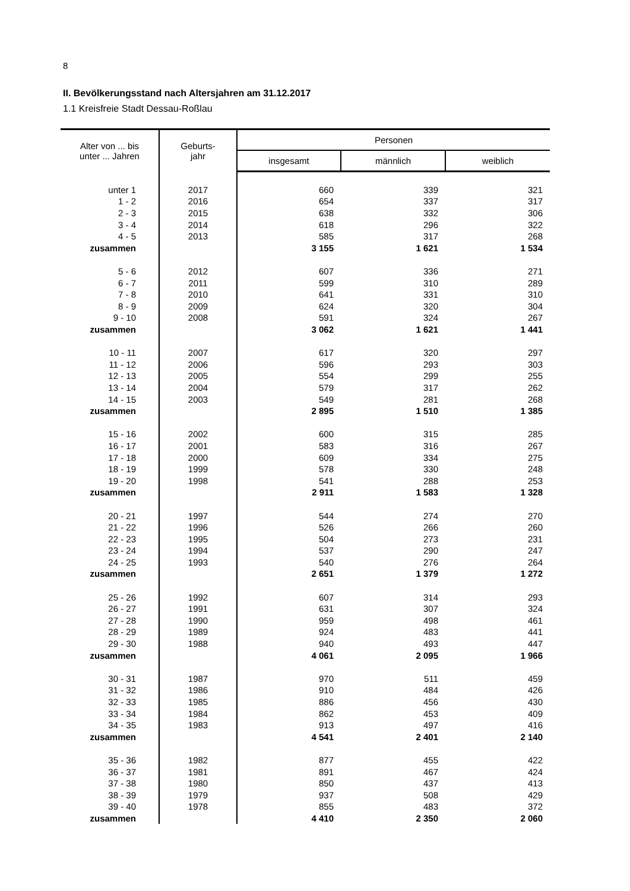8
II. Bevölkerungsstand nach Altersjahren am 31.12.2017
1.1 Kreisfreie Stadt Dessau-Roßlau
| Alter von ... bis unter ... Jahren | Geburts- jahr | Personen | | |
| --- | --- | --- | --- | --- |
| | | insgesamt | männlich | weiblich |
| unter 1 | 2017 | 660 | 339 | 321 |
| 1 - 2 | 2016 | 654 | 337 | 317 |
| 2 - 3 | 2015 | 638 | 332 | 306 |
| 3 - 4 | 2014 | 618 | 296 | 322 |
| 4 - 5 | 2013 | 585 | 317 | 268 |
| zusammen | | 3 155 | 1 621 | 1 534 |
| 5 - 6 | 2012 | 607 | 336 | 271 |
| 6 - 7 | 2011 | 599 | 310 | 289 |
| 7 - 8 | 2010 | 641 | 331 | 310 |
| 8 - 9 | 2009 | 624 | 320 | 304 |
| 9 - 10 | 2008 | 591 | 324 | 267 |
| zusammen | | 3 062 | 1 621 | 1 441 |
| 10 - 11 | 2007 | 617 | 320 | 297 |
| 11 - 12 | 2006 | 596 | 293 | 303 |
| 12 - 13 | 2005 | 554 | 299 | 255 |
| 13 - 14 | 2004 | 579 | 317 | 262 |
| 14 - 15 | 2003 | 549 | 281 | 268 |
| zusammen | | 2 895 | 1 510 | 1 385 |
| 15 - 16 | 2002 | 600 | 315 | 285 |
| 16 - 17 | 2001 | 583 | 316 | 267 |
| 17 - 18 | 2000 | 609 | 334 | 275 |
| 18 - 19 | 1999 | 578 | 330 | 248 |
| 19 - 20 | 1998 | 541 | 288 | 253 |
| zusammen | | 2 911 | 1 583 | 1 328 |
| 20 - 21 | 1997 | 544 | 274 | 270 |
| 21 - 22 | 1996 | 526 | 266 | 260 |
| 22 - 23 | 1995 | 504 | 273 | 231 |
| 23 - 24 | 1994 | 537 | 290 | 247 |
| 24 - 25 | 1993 | 540 | 276 | 264 |
| zusammen | | 2 651 | 1 379 | 1 272 |
| 25 - 26 | 1992 | 607 | 314 | 293 |
| 26 - 27 | 1991 | 631 | 307 | 324 |
| 27 - 28 | 1990 | 959 | 498 | 461 |
| 28 - 29 | 1989 | 924 | 483 | 441 |
| 29 - 30 | 1988 | 940 | 493 | 447 |
| zusammen | | 4 061 | 2 095 | 1 966 |
| 30 - 31 | 1987 | 970 | 511 | 459 |
| 31 - 32 | 1986 | 910 | 484 | 426 |
| 32 - 33 | 1985 | 886 | 456 | 430 |
| 33 - 34 | 1984 | 862 | 453 | 409 |
| 34 - 35 | 1983 | 913 | 497 | 416 |
| zusammen | | 4 541 | 2 401 | 2 140 |
| 35 - 36 | 1982 | 877 | 455 | 422 |
| 36 - 37 | 1981 | 891 | 467 | 424 |
| 37 - 38 | 1980 | 850 | 437 | 413 |
| 38 - 39 | 1979 | 937 | 508 | 429 |
| 39 - 40 | 1978 | 855 | 483 | 372 |
| zusammen | | 4 410 | 2 350 | 2 060 |